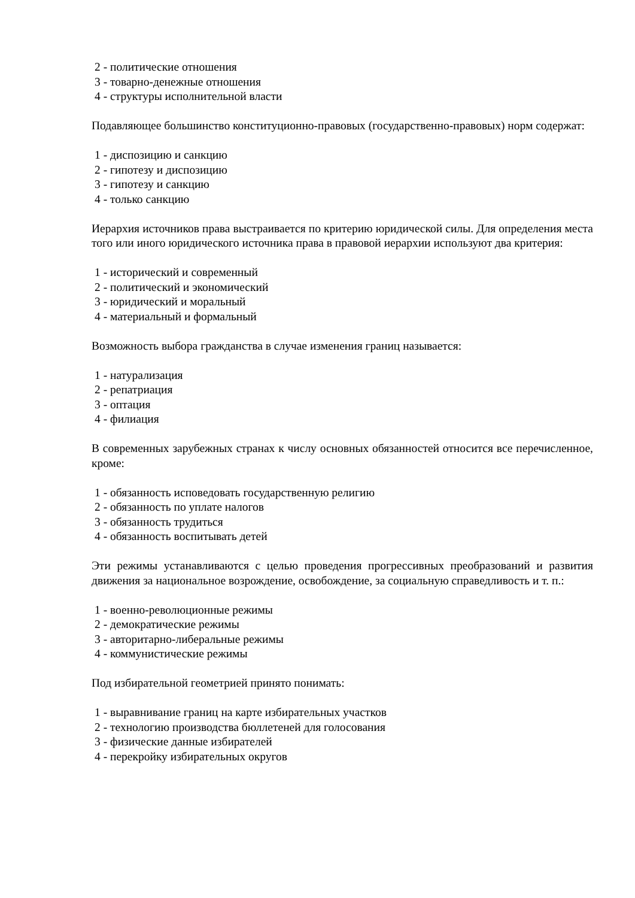2 - политические отношения
3 - товарно-денежные отношения
4 - структуры исполнительной власти
Подавляющее большинство конституционно-правовых (государственно-правовых) норм содержат:
1 - диспозицию и санкцию
2 - гипотезу и диспозицию
3 - гипотезу и санкцию
4 - только санкцию
Иерархия источников права выстраивается по критерию юридической силы. Для определения места того или иного юридического источника права в правовой иерархии используют два критерия:
1 - исторический и современный
2 - политический и экономический
3 - юридический и моральный
4 - материальный и формальный
Возможность выбора гражданства в случае изменения границ называется:
1 - натурализация
2 - репатриация
3 - оптация
4 - филиация
В современных зарубежных странах к числу основных обязанностей относится все перечисленное, кроме:
1 - обязанность исповедовать государственную религию
2 - обязанность по уплате налогов
3 - обязанность трудиться
4 - обязанность воспитывать детей
Эти режимы устанавливаются с целью проведения прогрессивных преобразований и развития движения за национальное возрождение, освобождение, за социальную справедливость и т. п.:
1 - военно-революционные режимы
2 - демократические режимы
3 - авторитарно-либеральные режимы
4 - коммунистические режимы
Под избирательной геометрией принято понимать:
1 - выравнивание границ на карте избирательных участков
2 - технологию производства бюллетеней для голосования
3 - физические данные избирателей
4 - перекройку избирательных округов